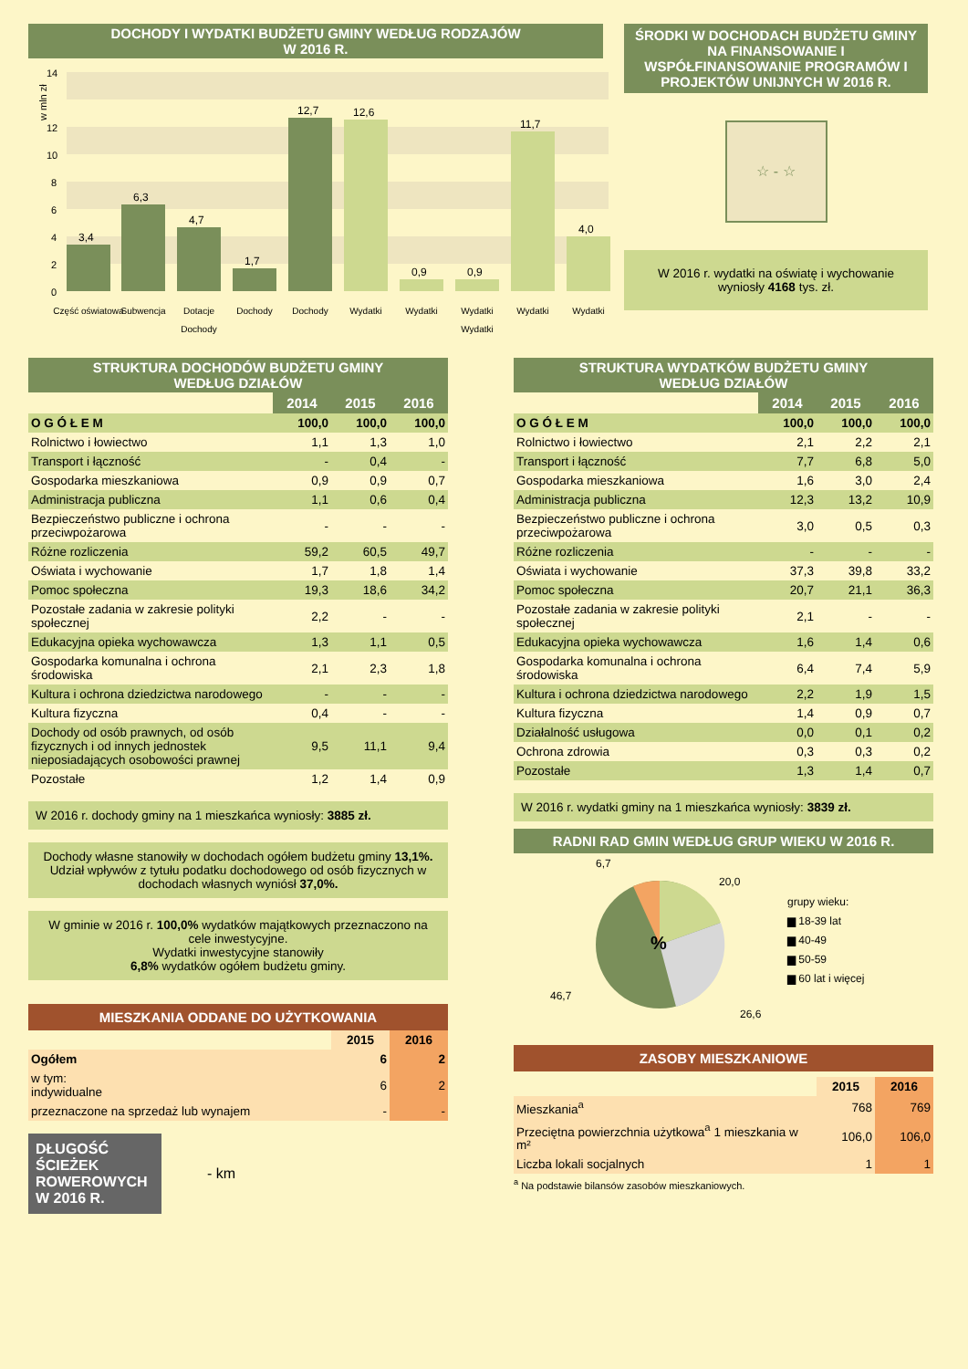DOCHODY I WYDATKI BUDŻETU GMINY WEDŁUG RODZAJÓW
W 2016 R.
w mln zł
14
12
10
8
6
4
2
0
3,4
6,3
4,7
1,7
12,7
12,6
0,9
0,9
11,7
4,0
Część oświatowa
Subwencja
Dotacje
Dochody
Dochody
Wydatki
Wydatki
Wydatki
Wydatki
Wydatki
Dochody
Wydatki
ŚRODKI W DOCHODACH BUDŻETU GMINY NA FINANSOWANIE I WSPÓŁFINANSOWANIE PROGRAMÓW I PROJEKTÓW UNIJNYCH W 2016 R.
☆ - ☆
W 2016 r. wydatki na oświatę i wychowanie wyniosły 4168 tys. zł.
STRUKTURA DOCHODÓW BUDŻETU GMINY
WEDŁUG DZIAŁÓW
| | 2014 | 2015 | 2016 |
| --- | --- | --- | --- |
| O G Ó Ł E M | 100,0 | 100,0 | 100,0 |
| Rolnictwo i łowiectwo | 1,1 | 1,3 | 1,0 |
| Transport i łączność | - | 0,4 | - |
| Gospodarka mieszkaniowa | 0,9 | 0,9 | 0,7 |
| Administracja publiczna | 1,1 | 0,6 | 0,4 |
| Bezpieczeństwo publiczne i ochrona przeciwpożarowa | - | - | - |
| Różne rozliczenia | 59,2 | 60,5 | 49,7 |
| Oświata i wychowanie | 1,7 | 1,8 | 1,4 |
| Pomoc społeczna | 19,3 | 18,6 | 34,2 |
| Pozostałe zadania w zakresie polityki społecznej | 2,2 | - | - |
| Edukacyjna opieka wychowawcza | 1,3 | 1,1 | 0,5 |
| Gospodarka komunalna i ochrona środowiska | 2,1 | 2,3 | 1,8 |
| Kultura i ochrona dziedzictwa narodowego | - | - | - |
| Kultura fizyczna | 0,4 | - | - |
| Dochody od osób prawnych, od osób fizycznych i od innych jednostek nieposiadających osobowości prawnej | 9,5 | 11,1 | 9,4 |
| Pozostałe | 1,2 | 1,4 | 0,9 |
W 2016 r. dochody gminy na 1 mieszkańca wyniosły: 3885 zł.
Dochody własne stanowiły w dochodach ogółem budżetu gminy 13,1%.
Udział wpływów z tytułu podatku dochodowego od osób fizycznych w dochodach własnych wyniósł 37,0%.
W gminie w 2016 r. 100,0% wydatków majątkowych przeznaczono na cele inwestycyjne.
Wydatki inwestycyjne stanowiły
6,8% wydatków ogółem budżetu gminy.
MIESZKANIA ODDANE DO UŻYTKOWANIA
| | 2015 | 2016 |
| --- | --- | --- |
| Ogółem | 6 | 2 |
| w tym: indywidualne | 6 | 2 |
| przeznaczone na sprzedaż lub wynajem | - | - |
DŁUGOŚĆ ŚCIEŻEK ROWEROWYCH W 2016 R.
- km
STRUKTURA WYDATKÓW BUDŻETU GMINY
WEDŁUG DZIAŁÓW
| | 2014 | 2015 | 2016 |
| --- | --- | --- | --- |
| O G Ó Ł E M | 100,0 | 100,0 | 100,0 |
| Rolnictwo i łowiectwo | 2,1 | 2,2 | 2,1 |
| Transport i łączność | 7,7 | 6,8 | 5,0 |
| Gospodarka mieszkaniowa | 1,6 | 3,0 | 2,4 |
| Administracja publiczna | 12,3 | 13,2 | 10,9 |
| Bezpieczeństwo publiczne i ochrona przeciwpożarowa | 3,0 | 0,5 | 0,3 |
| Różne rozliczenia | - | - | - |
| Oświata i wychowanie | 37,3 | 39,8 | 33,2 |
| Pomoc społeczna | 20,7 | 21,1 | 36,3 |
| Pozostałe zadania w zakresie polityki społecznej | 2,1 | - | - |
| Edukacyjna opieka wychowawcza | 1,6 | 1,4 | 0,6 |
| Gospodarka komunalna i ochrona środowiska | 6,4 | 7,4 | 5,9 |
| Kultura i ochrona dziedzictwa narodowego | 2,2 | 1,9 | 1,5 |
| Kultura fizyczna | 1,4 | 0,9 | 0,7 |
| Działalność usługowa | 0,0 | 0,1 | 0,2 |
| Ochrona zdrowia | 0,3 | 0,3 | 0,2 |
| Pozostałe | 1,3 | 1,4 | 0,7 |
W 2016 r. wydatki gminy na 1 mieszkańca wyniosły: 3839 zł.
RADNI RAD GMIN WEDŁUG GRUP WIEKU W 2016 R.
%
6,7
20,0
26,6
46,7
grupy wieku:
▆ 18-39 lat
▆ 40-49
▆ 50-59
▆ 60 lat i więcej
ZASOBY MIESZKANIOWE
| | 2015 | 2016 |
| --- | --- | --- |
| Mieszkania<sup>a</sup> | 768 | 769 |
| Przeciętna powierzchnia użytkowa<sup>a</sup> 1 mieszkania w m² | 106,0 | 106,0 |
| Liczba lokali socjalnych | 1 | 1 |
<sup>a</sup> Na podstawie bilansów zasobów mieszkaniowych.